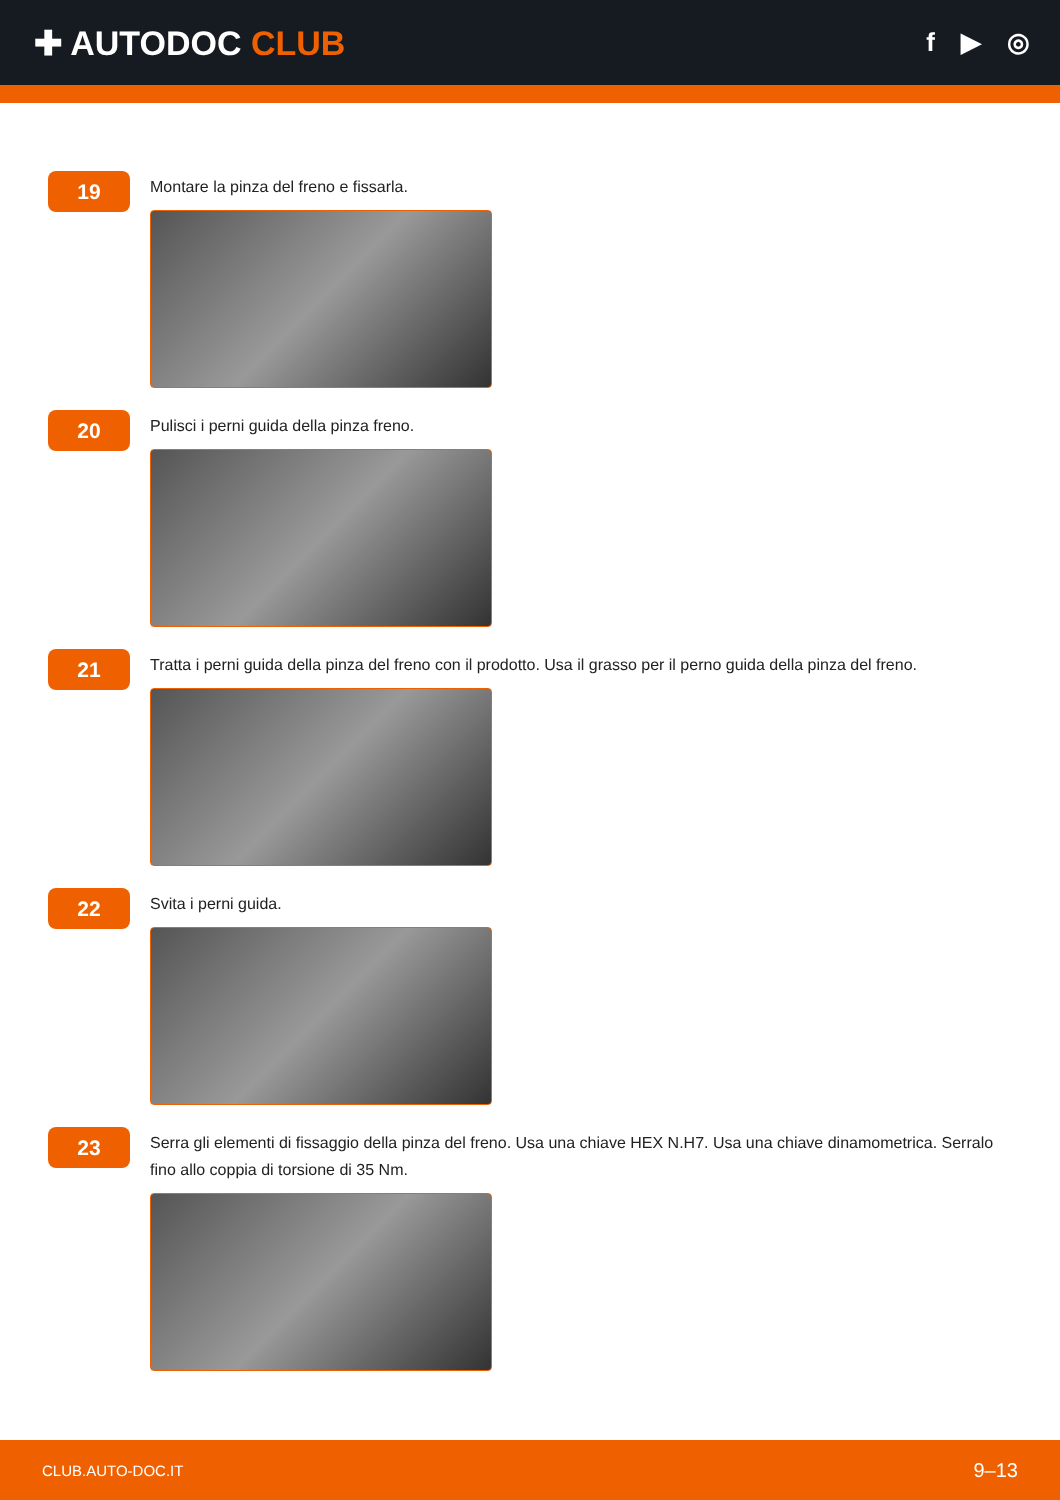✚ AUTODOC CLUB
f ▶ ◎
19
Montare la pinza del freno e fissarla.
20
Pulisci i perni guida della pinza freno.
21
Tratta i perni guida della pinza del freno con il prodotto. Usa il grasso per il perno guida della pinza del freno.
22
Svita i perni guida.
23
Serra gli elementi di fissaggio della pinza del freno. Usa una chiave HEX N.H7. Usa una chiave dinamometrica. Serralo fino allo coppia di torsione di 35 Nm.
CLUB.AUTO-DOC.IT 9–13